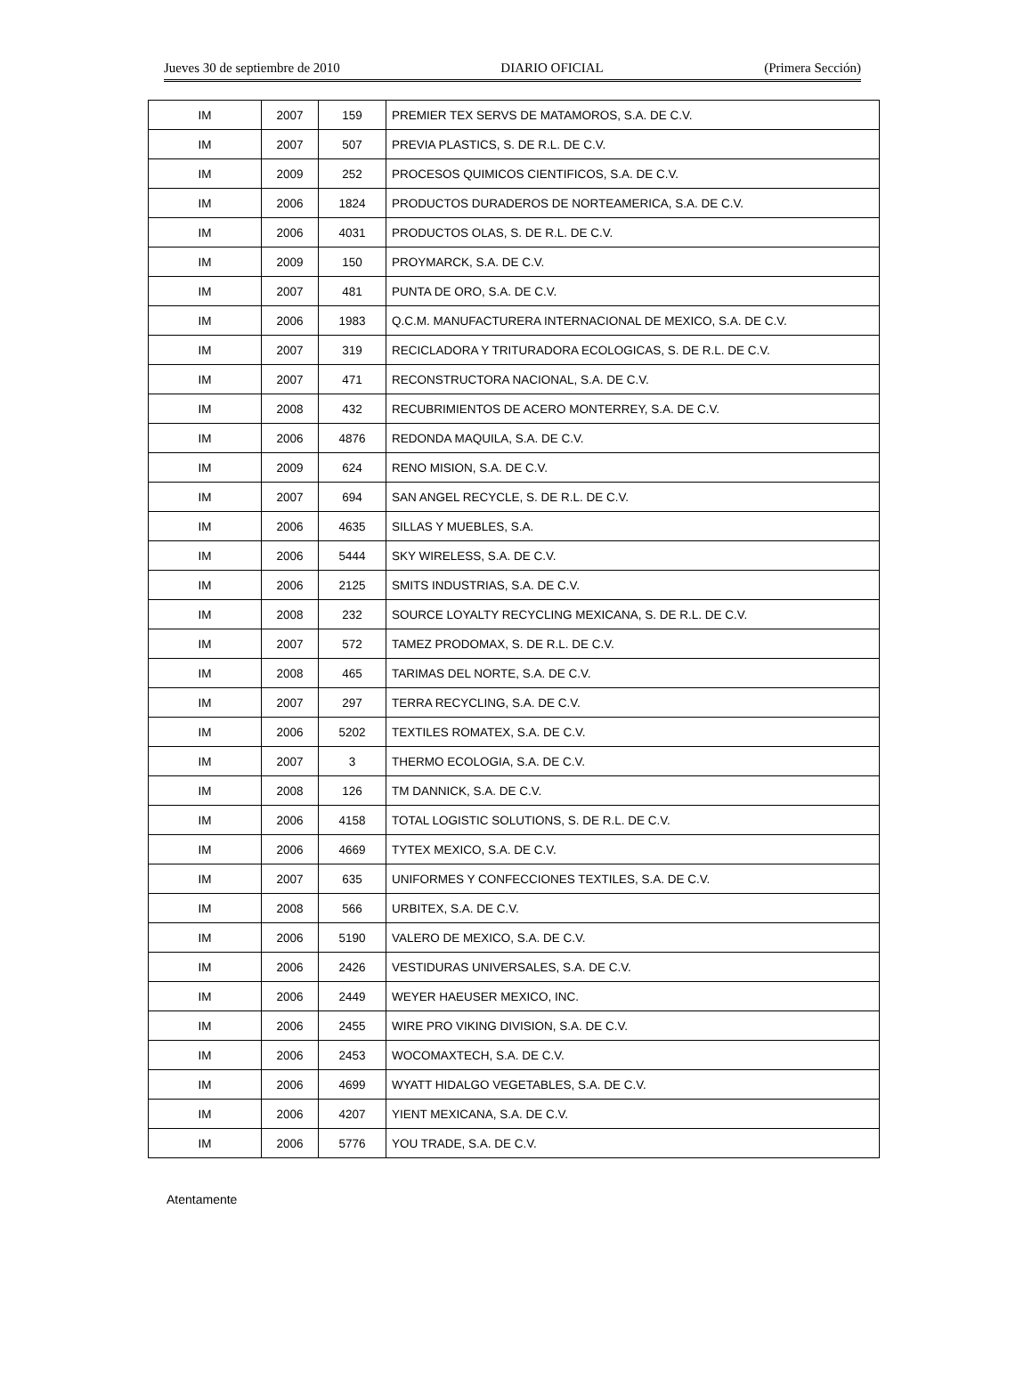Jueves 30 de septiembre de 2010 DIARIO OFICIAL (Primera Sección)
| IM | 2007 | 159 | PREMIER TEX SERVS DE MATAMOROS, S.A. DE C.V. |
| IM | 2007 | 507 | PREVIA PLASTICS, S. DE R.L. DE C.V. |
| IM | 2009 | 252 | PROCESOS QUIMICOS CIENTIFICOS, S.A. DE C.V. |
| IM | 2006 | 1824 | PRODUCTOS DURADEROS DE NORTEAMERICA, S.A. DE C.V. |
| IM | 2006 | 4031 | PRODUCTOS OLAS, S. DE R.L. DE C.V. |
| IM | 2009 | 150 | PROYMARCK, S.A. DE C.V. |
| IM | 2007 | 481 | PUNTA DE ORO, S.A. DE C.V. |
| IM | 2006 | 1983 | Q.C.M. MANUFACTURERA INTERNACIONAL DE MEXICO, S.A. DE C.V. |
| IM | 2007 | 319 | RECICLADORA Y TRITURADORA ECOLOGICAS, S. DE R.L. DE C.V. |
| IM | 2007 | 471 | RECONSTRUCTORA NACIONAL, S.A. DE C.V. |
| IM | 2008 | 432 | RECUBRIMIENTOS DE ACERO MONTERREY, S.A. DE C.V. |
| IM | 2006 | 4876 | REDONDA MAQUILA, S.A. DE C.V. |
| IM | 2009 | 624 | RENO MISION, S.A. DE C.V. |
| IM | 2007 | 694 | SAN ANGEL RECYCLE, S. DE R.L. DE C.V. |
| IM | 2006 | 4635 | SILLAS Y MUEBLES, S.A. |
| IM | 2006 | 5444 | SKY WIRELESS, S.A. DE C.V. |
| IM | 2006 | 2125 | SMITS INDUSTRIAS, S.A. DE C.V. |
| IM | 2008 | 232 | SOURCE LOYALTY RECYCLING MEXICANA, S. DE R.L. DE C.V. |
| IM | 2007 | 572 | TAMEZ PRODOMAX, S. DE R.L. DE C.V. |
| IM | 2008 | 465 | TARIMAS DEL NORTE, S.A. DE C.V. |
| IM | 2007 | 297 | TERRA RECYCLING, S.A. DE C.V. |
| IM | 2006 | 5202 | TEXTILES ROMATEX, S.A. DE C.V. |
| IM | 2007 | 3 | THERMO ECOLOGIA, S.A. DE C.V. |
| IM | 2008 | 126 | TM DANNICK, S.A. DE C.V. |
| IM | 2006 | 4158 | TOTAL LOGISTIC SOLUTIONS, S. DE R.L. DE C.V. |
| IM | 2006 | 4669 | TYTEX MEXICO, S.A. DE C.V. |
| IM | 2007 | 635 | UNIFORMES Y CONFECCIONES TEXTILES, S.A. DE C.V. |
| IM | 2008 | 566 | URBITEX, S.A. DE C.V. |
| IM | 2006 | 5190 | VALERO DE MEXICO, S.A. DE C.V. |
| IM | 2006 | 2426 | VESTIDURAS UNIVERSALES, S.A. DE C.V. |
| IM | 2006 | 2449 | WEYER HAEUSER MEXICO, INC. |
| IM | 2006 | 2455 | WIRE PRO VIKING DIVISION, S.A. DE C.V. |
| IM | 2006 | 2453 | WOCOMAXTECH, S.A. DE C.V. |
| IM | 2006 | 4699 | WYATT HIDALGO VEGETABLES, S.A. DE C.V. |
| IM | 2006 | 4207 | YIENT MEXICANA, S.A. DE C.V. |
| IM | 2006 | 5776 | YOU TRADE, S.A. DE C.V. |
Atentamente